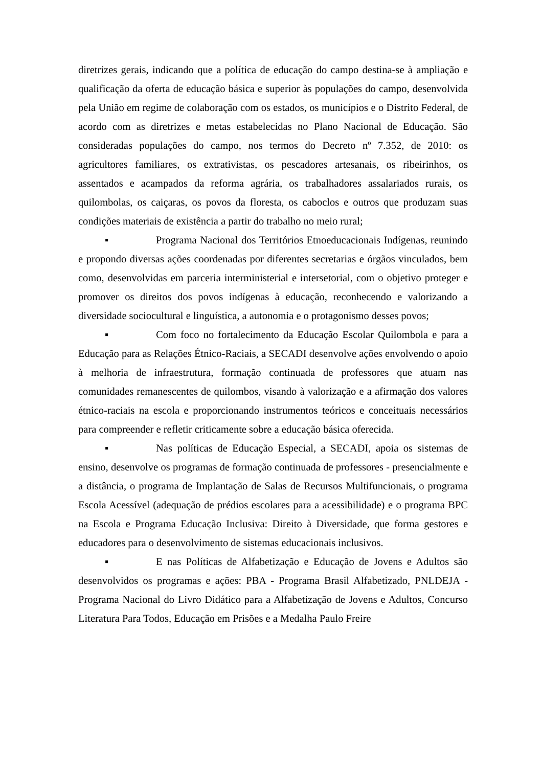diretrizes gerais, indicando que a política de educação do campo destina-se à ampliação e qualificação da oferta de educação básica e superior às populações do campo, desenvolvida pela União em regime de colaboração com os estados, os municípios e o Distrito Federal, de acordo com as diretrizes e metas estabelecidas no Plano Nacional de Educação. São consideradas populações do campo, nos termos do Decreto nº 7.352, de 2010: os agricultores familiares, os extrativistas, os pescadores artesanais, os ribeirinhos, os assentados e acampados da reforma agrária, os trabalhadores assalariados rurais, os quilombolas, os caiçaras, os povos da floresta, os caboclos e outros que produzam suas condições materiais de existência a partir do trabalho no meio rural;
▪ Programa Nacional dos Territórios Etnoeducacionais Indígenas, reunindo e propondo diversas ações coordenadas por diferentes secretarias e órgãos vinculados, bem como, desenvolvidas em parceria interministerial e intersetorial, com o objetivo proteger e promover os direitos dos povos indígenas à educação, reconhecendo e valorizando a diversidade sociocultural e linguística, a autonomia e o protagonismo desses povos;
▪ Com foco no fortalecimento da Educação Escolar Quilombola e para a Educação para as Relações Étnico-Raciais, a SECADI desenvolve ações envolvendo o apoio à melhoria de infraestrutura, formação continuada de professores que atuam nas comunidades remanescentes de quilombos, visando à valorização e a afirmação dos valores étnico-raciais na escola e proporcionando instrumentos teóricos e conceituais necessários para compreender e refletir criticamente sobre a educação básica oferecida.
▪ Nas políticas de Educação Especial, a SECADI, apoia os sistemas de ensino, desenvolve os programas de formação continuada de professores - presencialmente e a distância, o programa de Implantação de Salas de Recursos Multifuncionais, o programa Escola Acessível (adequação de prédios escolares para a acessibilidade) e o programa BPC na Escola e Programa Educação Inclusiva: Direito à Diversidade, que forma gestores e educadores para o desenvolvimento de sistemas educacionais inclusivos.
▪ E nas Políticas de Alfabetização e Educação de Jovens e Adultos são desenvolvidos os programas e ações: PBA - Programa Brasil Alfabetizado, PNLDEJA - Programa Nacional do Livro Didático para a Alfabetização de Jovens e Adultos, Concurso Literatura Para Todos, Educação em Prisões e a Medalha Paulo Freire